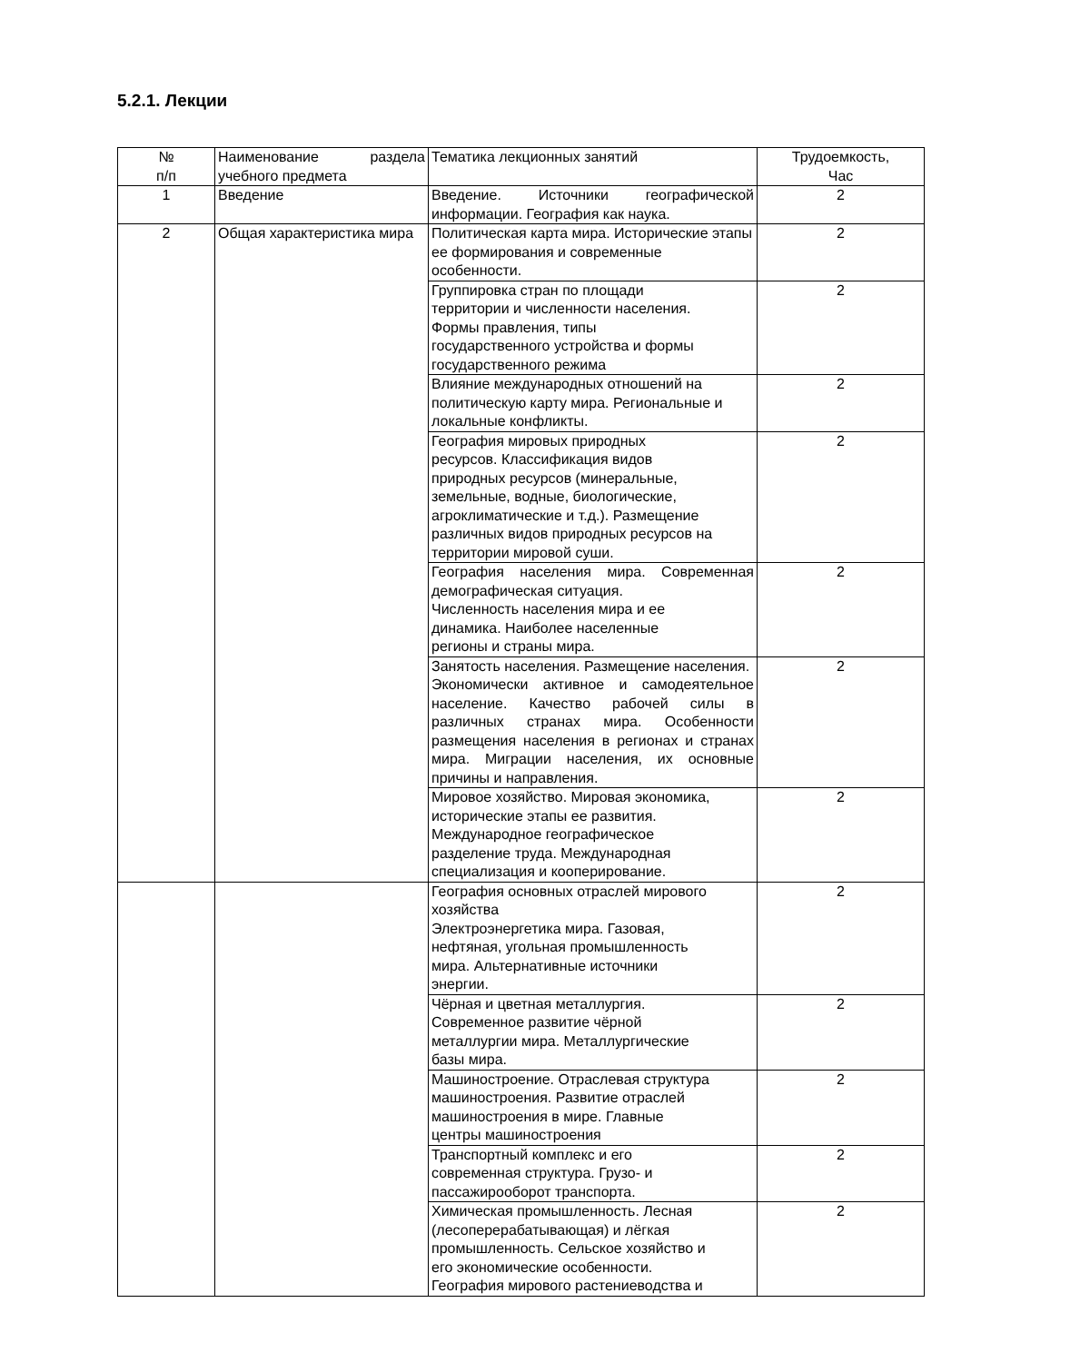5.2.1. Лекции
| № п/п | Наименование раздела учебного предмета | Тематика лекционных занятий | Трудоемкость, Час |
| --- | --- | --- | --- |
| 1 | Введение | Введение. Источники географической информации. География как наука. | 2 |
| 2 | Общая характеристика мира | Политическая карта мира. Исторические этапы ее формирования и современные особенности. | 2 |
| | | Группировка стран по площади территории и численности населения. Формы правления, типы государственного устройства и формы государственного режима | 2 |
| | | Влияние международных отношений на политическую карту мира. Региональные и локальные конфликты. | 2 |
| | | География мировых природных ресурсов. Классификация видов природных ресурсов (минеральные, земельные, водные, биологические, агроклиматические и т.д.). Размещение различных видов природных ресурсов на территории мировой суши. | 2 |
| | | География населения мира. Современная демографическая ситуация. Численность населения мира и ее динамика. Наиболее населенные регионы и страны мира. | 2 |
| | | Занятость населения. Размещение населения. Экономически активное и самодеятельное население. Качество рабочей силы в различных странах мира. Особенности размещения населения в регионах и странах мира. Миграции населения, их основные причины и направления. | 2 |
| | | Мировое хозяйство. Мировая экономика, исторические этапы ее развития. Международное географическое разделение труда. Международная специализация и кооперирование. | 2 |
| | | География основных отраслей мирового хозяйства Электроэнергетика мира. Газовая, нефтяная, угольная промышленность мира. Альтернативные источники энергии. | 2 |
| | | Чёрная и цветная металлургия. Современное развитие чёрной металлургии мира. Металлургические базы мира. | 2 |
| | | Машиностроение. Отраслевая структура машиностроения. Развитие отраслей машиностроения в мире. Главные центры машиностроения | 2 |
| | | Транспортный комплекс и его современная структура. Грузо- и пассажирооборот транспорта. | 2 |
| | | Химическая промышленность. Лесная (лесоперерабатывающая) и лёгкая промышленность. Сельское хозяйство и его экономические особенности. География мирового растениеводства и | 2 |